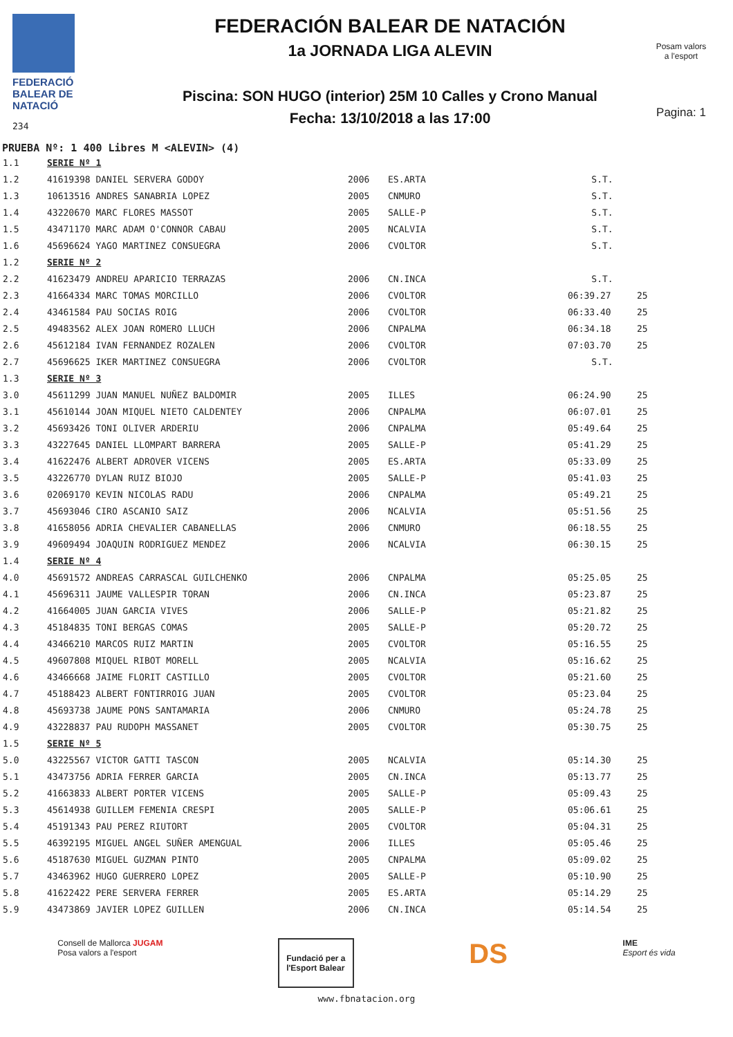FEDERACIÓ
BALEAR DE
NATACIÓ
234
FEDERACIÓN BALEAR DE NATACIÓN
1a JORNADA LIGA ALEVIN
Piscina: SON HUGO (interior) 25M 10 Calles y Crono Manual
Fecha: 13/10/2018 a las 17:00
Posam valors
a l'esport
Pagina: 1
PRUEBA Nº: 1 400 Libres M <ALEVIN> (4)
| 1.1 | SERIE Nº 1 | | | | |
| 1.2 | 41619398 DANIEL SERVERA GODOY | 2006 | ES.ARTA | S.T. | |
| 1.3 | 10613516 ANDRES SANABRIA LOPEZ | 2005 | CNMURO | S.T. | |
| 1.4 | 43220670 MARC FLORES MASSOT | 2005 | SALLE-P | S.T. | |
| 1.5 | 43471170 MARC ADAM O'CONNOR CABAU | 2005 | NCALVIA | S.T. | |
| 1.6 | 45696624 YAGO MARTINEZ CONSUEGRA | 2006 | CVOLTOR | S.T. | |
| 1.2 | SERIE Nº 2 | | | | |
| 2.2 | 41623479 ANDREU APARICIO TERRAZAS | 2006 | CN.INCA | S.T. | |
| 2.3 | 41664334 MARC TOMAS MORCILLO | 2006 | CVOLTOR | 06:39.27 | 25 |
| 2.4 | 43461584 PAU SOCIAS ROIG | 2006 | CVOLTOR | 06:33.40 | 25 |
| 2.5 | 49483562 ALEX JOAN ROMERO LLUCH | 2006 | CNPALMA | 06:34.18 | 25 |
| 2.6 | 45612184 IVAN FERNANDEZ ROZALEN | 2006 | CVOLTOR | 07:03.70 | 25 |
| 2.7 | 45696625 IKER MARTINEZ CONSUEGRA | 2006 | CVOLTOR | S.T. | |
| 1.3 | SERIE Nº 3 | | | | |
| 3.0 | 45611299 JUAN MANUEL NUÑEZ BALDOMIR | 2005 | ILLES | 06:24.90 | 25 |
| 3.1 | 45610144 JOAN MIQUEL NIETO CALDENTEY | 2006 | CNPALMA | 06:07.01 | 25 |
| 3.2 | 45693426 TONI OLIVER ARDERIU | 2006 | CNPALMA | 05:49.64 | 25 |
| 3.3 | 43227645 DANIEL LLOMPART BARRERA | 2005 | SALLE-P | 05:41.29 | 25 |
| 3.4 | 41622476 ALBERT ADROVER VICENS | 2005 | ES.ARTA | 05:33.09 | 25 |
| 3.5 | 43226770 DYLAN RUIZ BIOJO | 2005 | SALLE-P | 05:41.03 | 25 |
| 3.6 | 02069170 KEVIN NICOLAS RADU | 2006 | CNPALMA | 05:49.21 | 25 |
| 3.7 | 45693046 CIRO ASCANIO SAIZ | 2006 | NCALVIA | 05:51.56 | 25 |
| 3.8 | 41658056 ADRIA CHEVALIER CABANELLAS | 2006 | CNMURO | 06:18.55 | 25 |
| 3.9 | 49609494 JOAQUIN RODRIGUEZ MENDEZ | 2006 | NCALVIA | 06:30.15 | 25 |
| 1.4 | SERIE Nº 4 | | | | |
| 4.0 | 45691572 ANDREAS CARRASCAL GUILCHENKO | 2006 | CNPALMA | 05:25.05 | 25 |
| 4.1 | 45696311 JAUME VALLESPIR TORAN | 2006 | CN.INCA | 05:23.87 | 25 |
| 4.2 | 41664005 JUAN GARCIA VIVES | 2006 | SALLE-P | 05:21.82 | 25 |
| 4.3 | 45184835 TONI BERGAS COMAS | 2005 | SALLE-P | 05:20.72 | 25 |
| 4.4 | 43466210 MARCOS RUIZ MARTIN | 2005 | CVOLTOR | 05:16.55 | 25 |
| 4.5 | 49607808 MIQUEL RIBOT MORELL | 2005 | NCALVIA | 05:16.62 | 25 |
| 4.6 | 43466668 JAIME FLORIT CASTILLO | 2005 | CVOLTOR | 05:21.60 | 25 |
| 4.7 | 45188423 ALBERT FONTIRROIG JUAN | 2005 | CVOLTOR | 05:23.04 | 25 |
| 4.8 | 45693738 JAUME PONS SANTAMARIA | 2006 | CNMURO | 05:24.78 | 25 |
| 4.9 | 43228837 PAU RUDOPH MASSANET | 2005 | CVOLTOR | 05:30.75 | 25 |
| 1.5 | SERIE Nº 5 | | | | |
| 5.0 | 43225567 VICTOR GATTI TASCON | 2005 | NCALVIA | 05:14.30 | 25 |
| 5.1 | 43473756 ADRIA FERRER GARCIA | 2005 | CN.INCA | 05:13.77 | 25 |
| 5.2 | 41663833 ALBERT PORTER VICENS | 2005 | SALLE-P | 05:09.43 | 25 |
| 5.3 | 45614938 GUILLEM FEMENIA CRESPI | 2005 | SALLE-P | 05:06.61 | 25 |
| 5.4 | 45191343 PAU PEREZ RIUTORT | 2005 | CVOLTOR | 05:04.31 | 25 |
| 5.5 | 46392195 MIGUEL ANGEL SUÑER AMENGUAL | 2006 | ILLES | 05:05.46 | 25 |
| 5.6 | 45187630 MIGUEL GUZMAN PINTO | 2005 | CNPALMA | 05:09.02 | 25 |
| 5.7 | 43463962 HUGO GUERRERO LOPEZ | 2005 | SALLE-P | 05:10.90 | 25 |
| 5.8 | 41622422 PERE SERVERA FERRER | 2005 | ES.ARTA | 05:14.29 | 25 |
| 5.9 | 43473869 JAVIER LOPEZ GUILLEN | 2006 | CN.INCA | 05:14.54 | 25 |
Consell de Mallorca JUGAM
Posa valors a l'esport
Fundació per a
l'Esport Balear
DS
IME
Esport és vida
www.fbnatacion.org